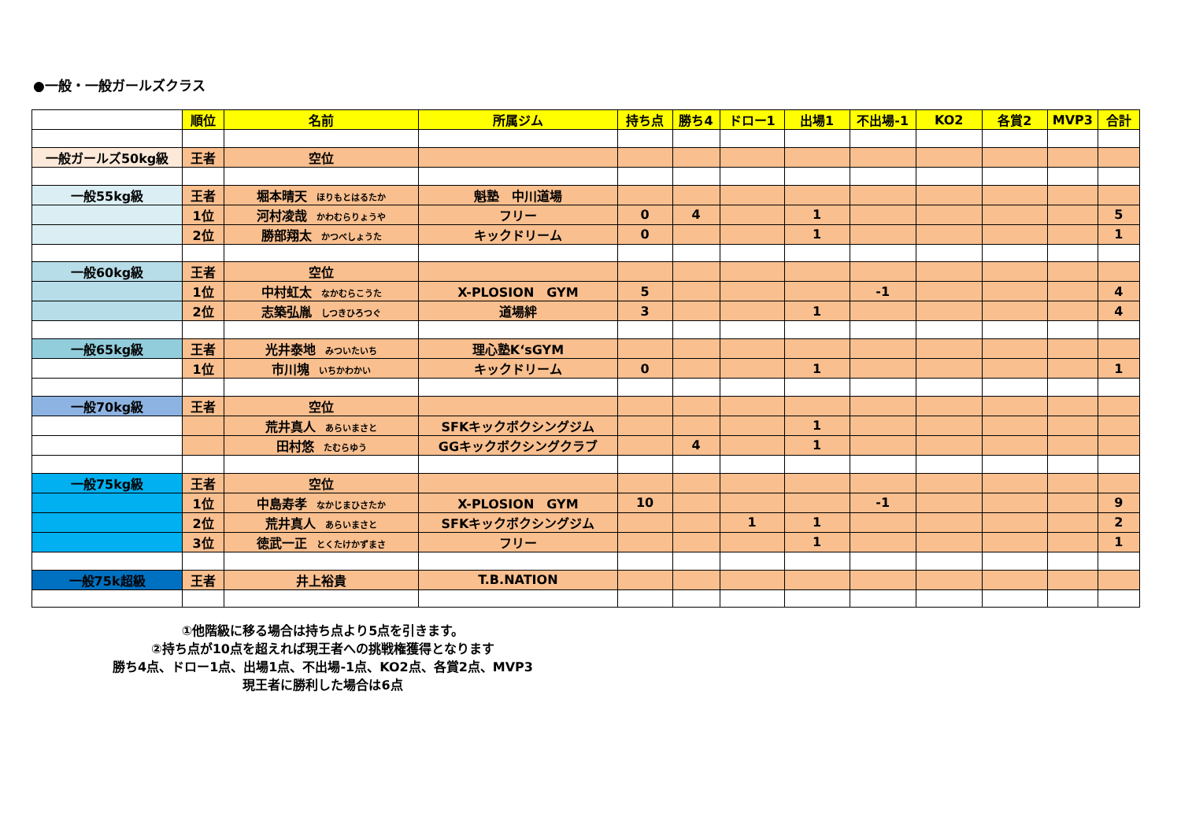●一般・一般ガールズクラス
| | 順位 | 名前 | 所属ジム | 持ち点 | 勝ち4 | ドロー1 | 出場1 | 不出場-1 | KO2 | 各賞2 | MVP3 | 合計 |
| 一般ガールズ50kg級 | 王者 | 空位 | | | | | | | | | | |
| 一般55kg級 | 王者 | 堀本晴天 ほりもとはるたか | 魁塾 中川道場 | | | | | | | | | |
| | 1位 | 河村凌哉 かわむらりょうや | フリー | 0 | 4 | | 1 | | | | | 5 |
| | 2位 | 勝部翔太 かつべしょうた | キックドリーム | 0 | | | 1 | | | | | 1 |
| 一般60kg級 | 王者 | 空位 | | | | | | | | | | |
| | 1位 | 中村虹太 なかむらこうた | X-PLOSION GYM | 5 | | | | -1 | | | | 4 |
| | 2位 | 志築弘胤 しつきひろつぐ | 道場絆 | 3 | | | 1 | | | | | 4 |
| 一般65kg級 | 王者 | 光井泰地 みついたいち | 理心塾K‘sGYM | | | | | | | | | |
| | 1位 | 市川塊 いちかわかい | キックドリーム | 0 | | | 1 | | | | | 1 |
| 一般70kg級 | 王者 | 空位 | | | | | | | | | | |
| | | 荒井真人 あらいまさと | SFKキックボクシングジム | | | | 1 | | | | | |
| | | 田村悠 たむらゆう | GGキックボクシングクラブ | | 4 | | 1 | | | | | |
| 一般75kg級 | 王者 | 空位 | | | | | | | | | | |
| | 1位 | 中島寿孝 なかじまひさたか | X-PLOSION GYM | 10 | | | | -1 | | | | 9 |
| | 2位 | 荒井真人 あらいまさと | SFKキックボクシングジム | | | 1 | 1 | | | | | 2 |
| | 3位 | 徳武一正 とくたけかずまさ | フリー | | | | 1 | | | | | 1 |
| 一般75k超級 | 王者 | 井上裕貴 | T.B.NATION | | | | | | | | | |
①他階級に移る場合は持ち点より5点を引きます。
②持ち点が10点を超えれば現王者への挑戦権獲得となります
勝ち4点、ドロー1点、出場1点、不出場-1点、KO2点、各賞2点、MVP3
現王者に勝利した場合は6点